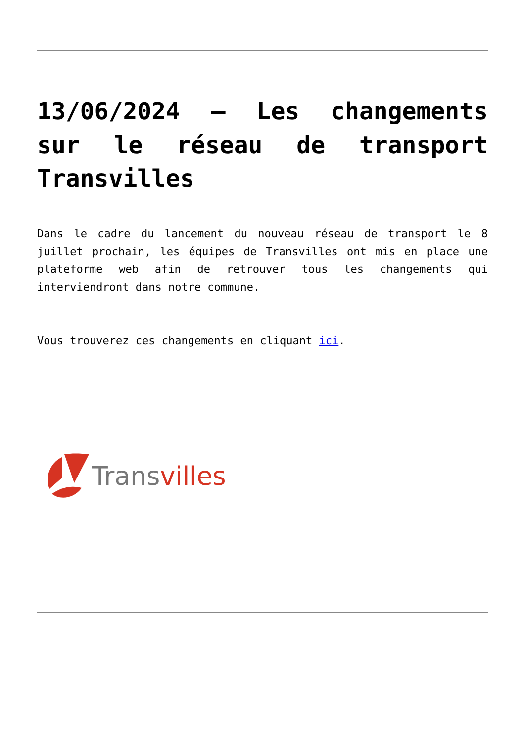13/06/2024 – Les changements sur le réseau de transport Transvilles
Dans le cadre du lancement du nouveau réseau de transport le 8 juillet prochain, les équipes de Transvilles ont mis en place une plateforme web afin de retrouver tous les changements qui interviendront dans notre commune.
Vous trouverez ces changements en cliquant ici.
Transvilles